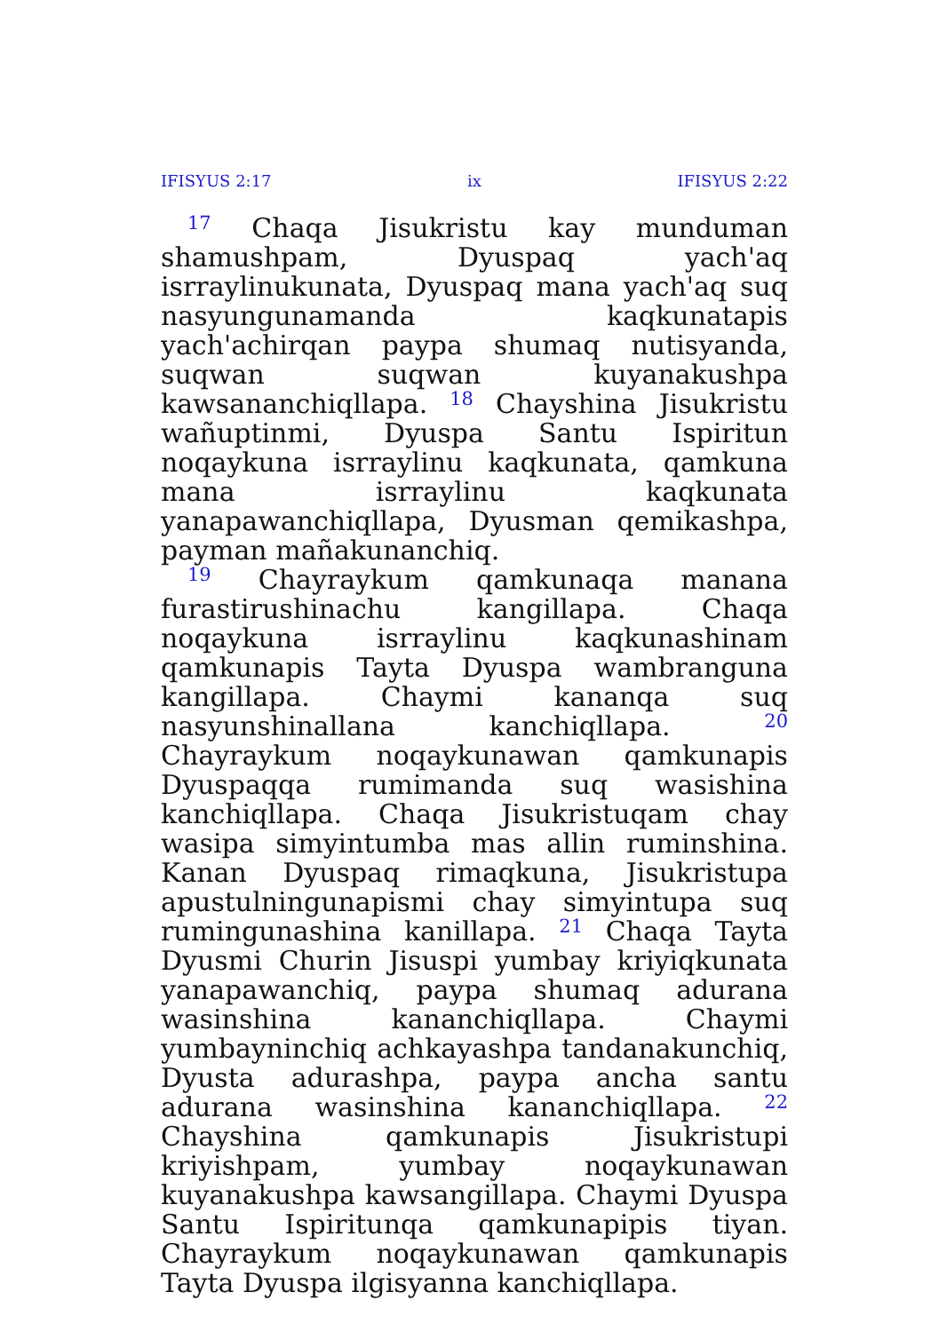IFISYUS 2:17 ix IFISYUS 2:22
<sup>17</sup> Chaqa Jisukristu kay munduman shamushpam, Dyuspaq yach'aq isrraylinukunata, Dyuspaq mana yach'aq suq nasyungunamanda kaqkunatapis yach'achirqan paypa shumaq nutisyanda, suqwan suqwan kuyanakushpa kawsananchiqllapa. <sup>18</sup> Chayshina Jisukristu wañuptinmi, Dyuspa Santu Ispiritun noqaykuna isrraylinu kaqkunata, qamkuna mana isrraylinu kaqkunata yanapawanchiqllapa, Dyusman qemikashpa, payman mañakunanchiq.
<sup>19</sup> Chayraykum qamkunaqa manana furastirushinachu kangillapa. Chaqa noqaykuna isrraylinu kaqkunashinam qamkunapis Tayta Dyuspa wambranguna kangillapa. Chaymi kananqa suq nasyunshinallana kanchiqllapa. <sup>20</sup> Chayraykum noqaykunawan qamkunapis Dyuspaqqa rumimanda suq wasishina kanchiqllapa. Chaqa Jisukristuqam chay wasipa simyintumba mas allin ruminshina. Kanan Dyuspaq rimaqkuna, Jisukristupa apustulningunapismi chay simyintupa suq rumingunashina kanillapa. <sup>21</sup> Chaqa Tayta Dyusmi Churin Jisuspi yumbay kriyiqkunata yanapawanchiq, paypa shumaq adurana wasinshina kananchiqllapa. Chaymi yumbayninchiq achkayashpa tandanakunchiq, Dyusta adurashpa, paypa ancha santu adurana wasinshina kananchiqllapa. <sup>22</sup> Chayshina qamkunapis Jisukristupi kriyishpam, yumbay noqaykunawan kuyanakushpa kawsangillapa. Chaymi Dyuspa Santu Ispiritunqa qamkunapipis tiyan. Chayraykum noqaykunawan qamkunapis Tayta Dyuspa ilgisyanna kanchiqllapa.